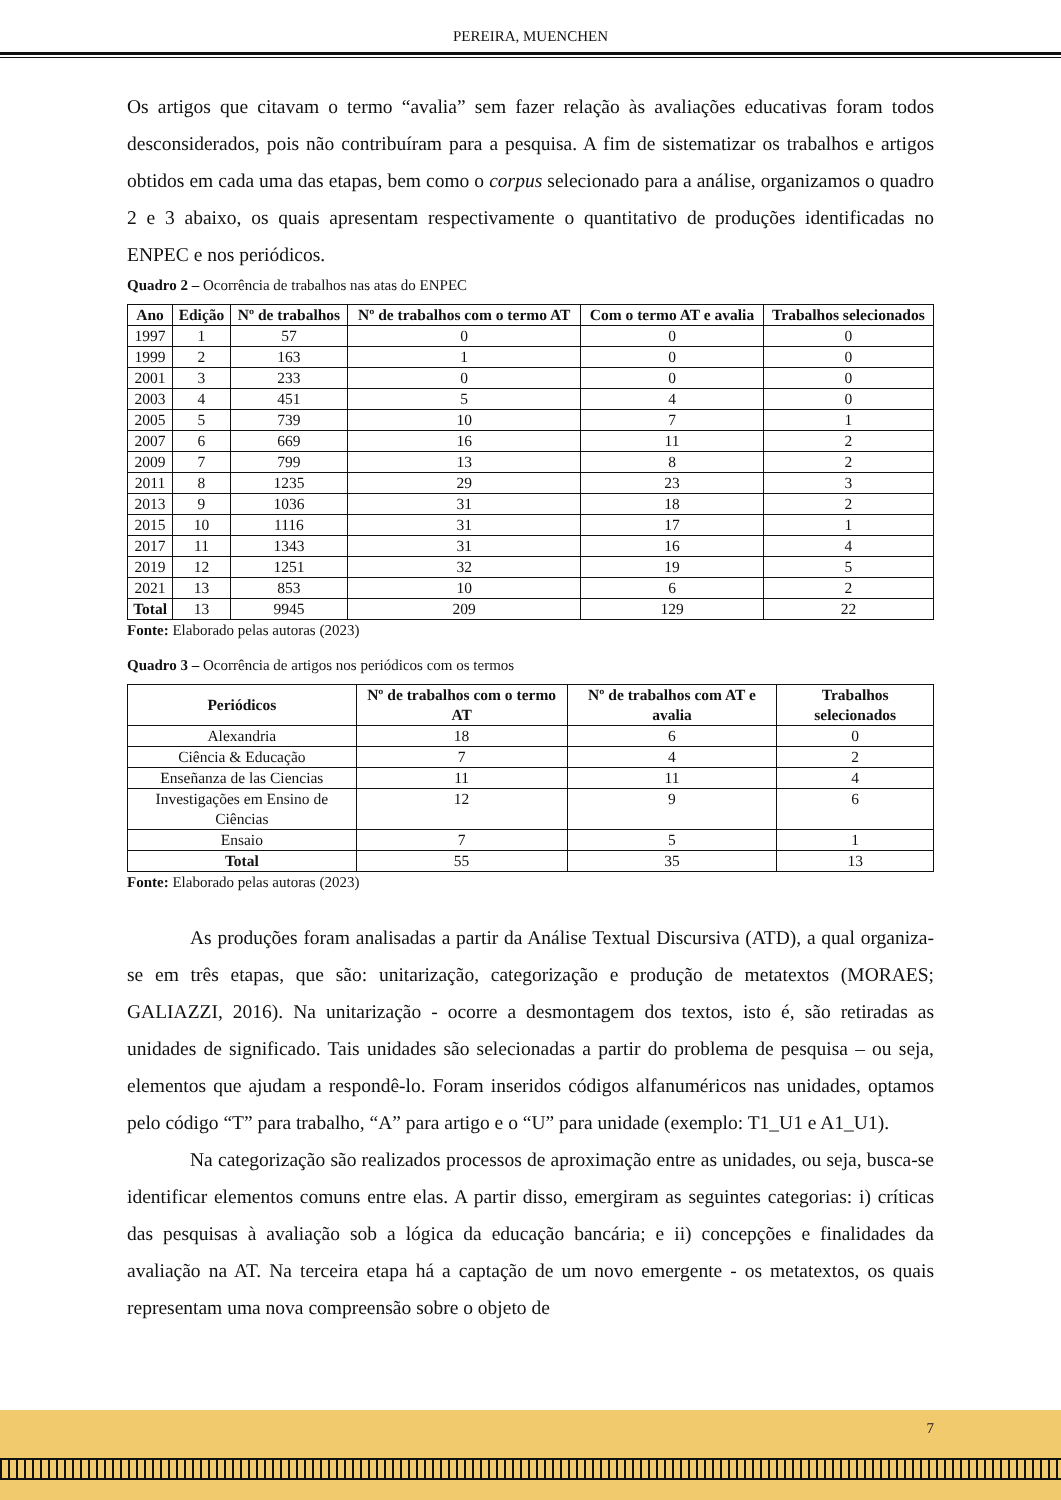PEREIRA, MUENCHEN
Os artigos que citavam o termo “avalia” sem fazer relação às avaliações educativas foram todos desconsiderados, pois não contribuíram para a pesquisa. A fim de sistematizar os trabalhos e artigos obtidos em cada uma das etapas, bem como o corpus selecionado para a análise, organizamos o quadro 2 e 3 abaixo, os quais apresentam respectivamente o quantitativo de produções identificadas no ENPEC e nos periódicos.
Quadro 2 – Ocorrência de trabalhos nas atas do ENPEC
| Ano | Edição | Nº de trabalhos | Nº de trabalhos com o termo AT | Com o termo AT e avalia | Trabalhos selecionados |
| --- | --- | --- | --- | --- | --- |
| 1997 | 1 | 57 | 0 | 0 | 0 |
| 1999 | 2 | 163 | 1 | 0 | 0 |
| 2001 | 3 | 233 | 0 | 0 | 0 |
| 2003 | 4 | 451 | 5 | 4 | 0 |
| 2005 | 5 | 739 | 10 | 7 | 1 |
| 2007 | 6 | 669 | 16 | 11 | 2 |
| 2009 | 7 | 799 | 13 | 8 | 2 |
| 2011 | 8 | 1235 | 29 | 23 | 3 |
| 2013 | 9 | 1036 | 31 | 18 | 2 |
| 2015 | 10 | 1116 | 31 | 17 | 1 |
| 2017 | 11 | 1343 | 31 | 16 | 4 |
| 2019 | 12 | 1251 | 32 | 19 | 5 |
| 2021 | 13 | 853 | 10 | 6 | 2 |
| Total | 13 | 9945 | 209 | 129 | 22 |
Fonte: Elaborado pelas autoras (2023)
Quadro 3 – Ocorrência de artigos nos periódicos com os termos
| Periódicos | Nº de trabalhos com o termo AT | Nº de trabalhos com AT e avalia | Trabalhos selecionados |
| --- | --- | --- | --- |
| Alexandria | 18 | 6 | 0 |
| Ciência & Educação | 7 | 4 | 2 |
| Enseñanza de las Ciencias | 11 | 11 | 4 |
| Investigações em Ensino de Ciências | 12 | 9 | 6 |
| Ensaio | 7 | 5 | 1 |
| Total | 55 | 35 | 13 |
Fonte: Elaborado pelas autoras (2023)
As produções foram analisadas a partir da Análise Textual Discursiva (ATD), a qual organiza-se em três etapas, que são: unitarização, categorização e produção de metatextos (MORAES; GALIAZZI, 2016). Na unitarização - ocorre a desmontagem dos textos, isto é, são retiradas as unidades de significado. Tais unidades são selecionadas a partir do problema de pesquisa – ou seja, elementos que ajudam a respondê-lo. Foram inseridos códigos alfanuméricos nas unidades, optamos pelo código “T” para trabalho, “A” para artigo e o “U” para unidade (exemplo: T1_U1 e A1_U1).
Na categorização são realizados processos de aproximação entre as unidades, ou seja, busca-se identificar elementos comuns entre elas. A partir disso, emergiram as seguintes categorias: i) críticas das pesquisas à avaliação sob a lógica da educação bancária; e ii) concepções e finalidades da avaliação na AT. Na terceira etapa há a captação de um novo emergente - os metatextos, os quais representam uma nova compreensão sobre o objeto de
7